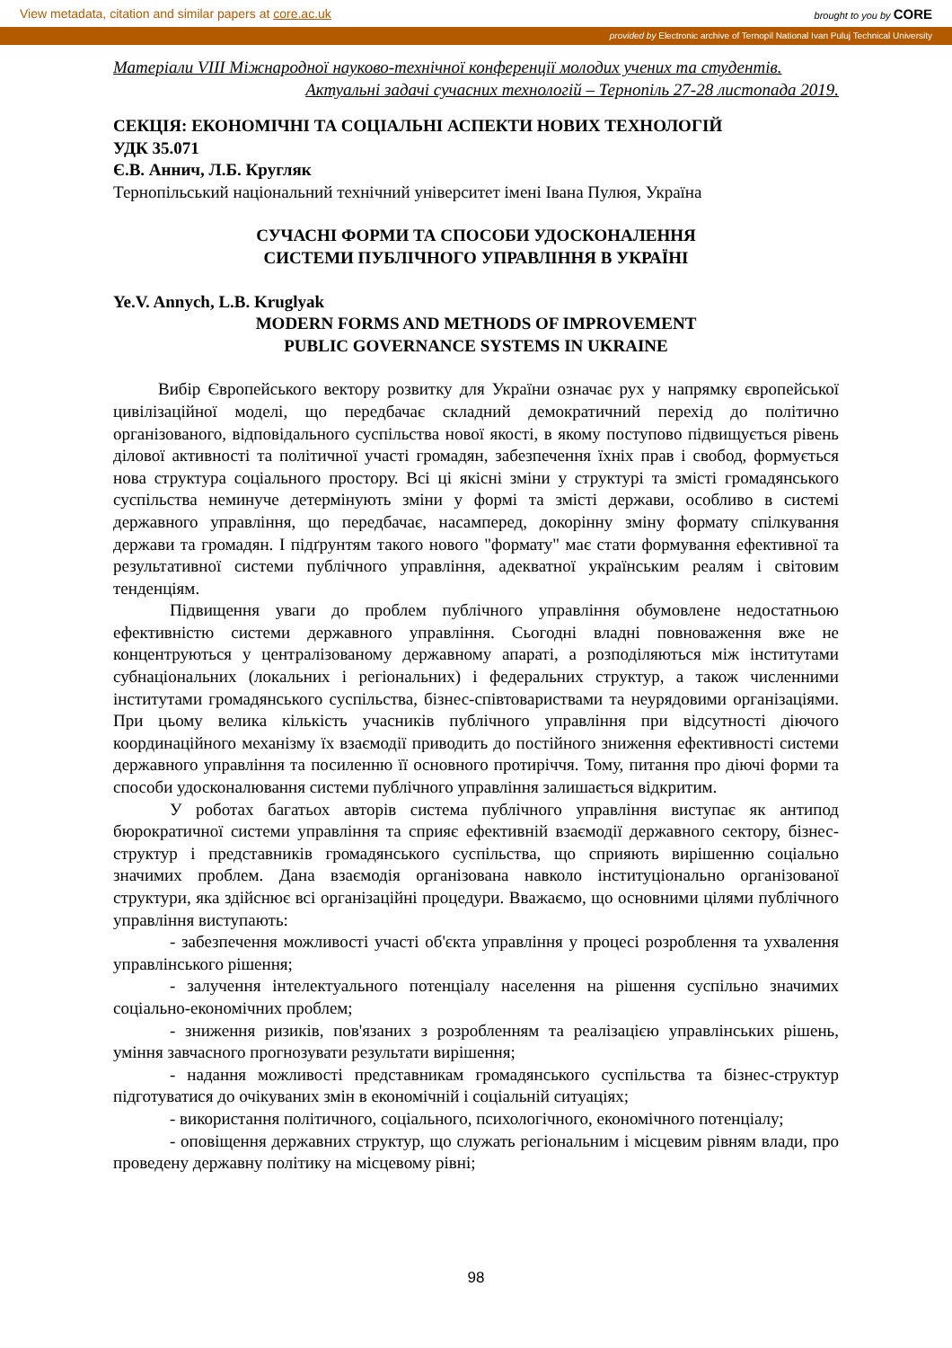View metadata, citation and similar papers at core.ac.uk brought to you by CORE
provided by Electronic archive of Ternopil National Ivan Puluj Technical University
Матеріали VIII Міжнародної науково-технічної конференції молодих учених та студентів.
Актуальні задачі сучасних технологій – Тернопіль 27-28 листопада 2019.
СЕКЦІЯ: ЕКОНОМІЧНІ ТА СОЦІАЛЬНІ АСПЕКТИ НОВИХ ТЕХНОЛОГІЙ
УДК 35.071
Є.В. Аннич, Л.Б. Кругляк
Тернопільський національний технічний університет імені Івана Пулюя, Україна
СУЧАСНІ ФОРМИ ТА СПОСОБИ УДОСКОНАЛЕННЯ
СИСТЕМИ ПУБЛІЧНОГО УПРАВЛІННЯ В УКРАЇНІ
Ye.V. Annych, L.B. Kruglyak
MODERN FORMS AND METHODS OF IMPROVEMENT
PUBLIC GOVERNANCE SYSTEMS IN UKRAINE
Вибір Європейського вектору розвитку для України означає рух у напрямку європейської цивілізаційної моделі, що передбачає складний демократичний перехід до політично організованого, відповідального суспільства нової якості, в якому поступово підвищується рівень ділової активності та політичної участі громадян, забезпечення їхніх прав і свобод, формується нова структура соціального простору. Всі ці якісні зміни у структурі та змісті громадянського суспільства неминуче детермінують зміни у формі та змісті держави, особливо в системі державного управління, що передбачає, насамперед, докорінну зміну формату спілкування держави та громадян. І підґрунтям такого нового "формату" має стати формування ефективної та результативної системи публічного управління, адекватної українським реалям і світовим тенденціям.
Підвищення уваги до проблем публічного управління обумовлене недостатньою ефективністю системи державного управління. Сьогодні владні повноваження вже не концентруються у централізованому державному апараті, а розподіляються між інститутами субнаціональних (локальних і регіональних) і федеральних структур, а також численними інститутами громадянського суспільства, бізнес-співтовариствами та неурядовими організаціями. При цьому велика кількість учасників публічного управління при відсутності діючого координаційного механізму їх взаємодії приводить до постійного зниження ефективності системи державного управління та посиленню її основного протиріччя. Тому, питання про діючі форми та способи удосконалювання системи публічного управління залишається відкритим.
У роботах багатьох авторів система публічного управління виступає як антипод бюрократичної системи управління та сприяє ефективній взаємодії державного сектору, бізнес-структур і представників громадянського суспільства, що сприяють вирішенню соціально значимих проблем. Дана взаємодія організована навколо інституціонально організованої структури, яка здійснює всі організаційні процедури. Вважаємо, що основними цілями публічного управління виступають:
- забезпечення можливості участі об'єкта управління у процесі розроблення та ухвалення управлінського рішення;
- залучення інтелектуального потенціалу населення на рішення суспільно значимих соціально-економічних проблем;
- зниження ризиків, пов'язаних з розробленням та реалізацією управлінських рішень, уміння завчасного прогнозувати результати вирішення;
- надання можливості представникам громадянського суспільства та бізнес-структур підготуватися до очікуваних змін в економічній і соціальній ситуаціях;
- використання політичного, соціального, психологічного, економічного потенціалу;
- оповіщення державних структур, що служать регіональним і місцевим рівням влади, про проведену державну політику на місцевому рівні;
98